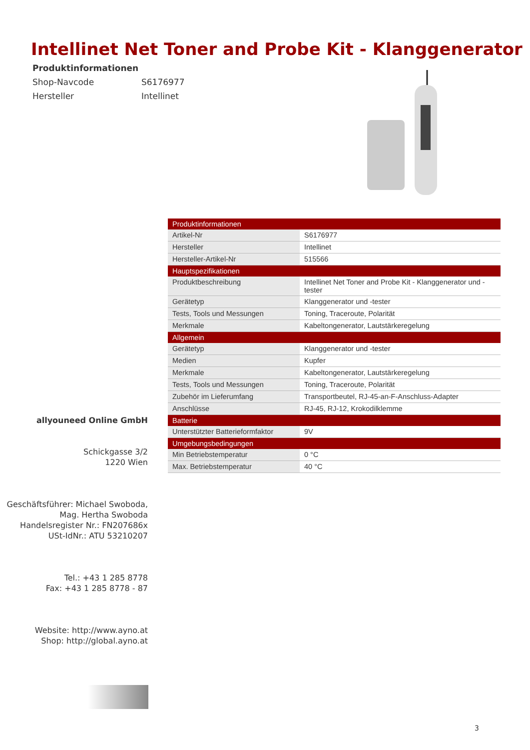Intellinet Net Toner and Probe Kit - Klanggenerator
Produktinformationen
Shop-Navcode S6176977
Hersteller Intellinet
| Produktinformationen | |
| --- | --- |
| Artikel-Nr | S6176977 |
| Hersteller | Intellinet |
| Hersteller-Artikel-Nr | 515566 |
| Hauptspezifikationen | |
| Produktbeschreibung | Intellinet Net Toner and Probe Kit - Klanggenerator und -tester |
| Gerätetyp | Klanggenerator und -tester |
| Tests, Tools und Messungen | Toning, Traceroute, Polarität |
| Merkmale | Kabeltongenerator, Lautstärkeregelung |
| Allgemein | |
| Gerätetyp | Klanggenerator und -tester |
| Medien | Kupfer |
| Merkmale | Kabeltongenerator, Lautstärkeregelung |
| Tests, Tools und Messungen | Toning, Traceroute, Polarität |
| Zubehör im Lieferumfang | Transportbeutel, RJ-45-an-F-Anschluss-Adapter |
| Anschlüsse | RJ-45, RJ-12, Krokodilklemme |
| Batterie | |
| Unterstützter Batterieformfaktor | 9V |
| Umgebungsbedingungen | |
| Min Betriebstemperatur | 0 °C |
| Max. Betriebstemperatur | 40 °C |
allyouneed Online GmbH
Schickgasse 3/2
1220 Wien
Geschäftsführer: Michael Swoboda,
Mag. Hertha Swoboda
Handelsregister Nr.: FN207686x
USt-IdNr.: ATU 53210207
Tel.: +43 1 285 8778
Fax: +43 1 285 8778 - 87
Website: http://www.ayno.at
Shop: http://global.ayno.at
3